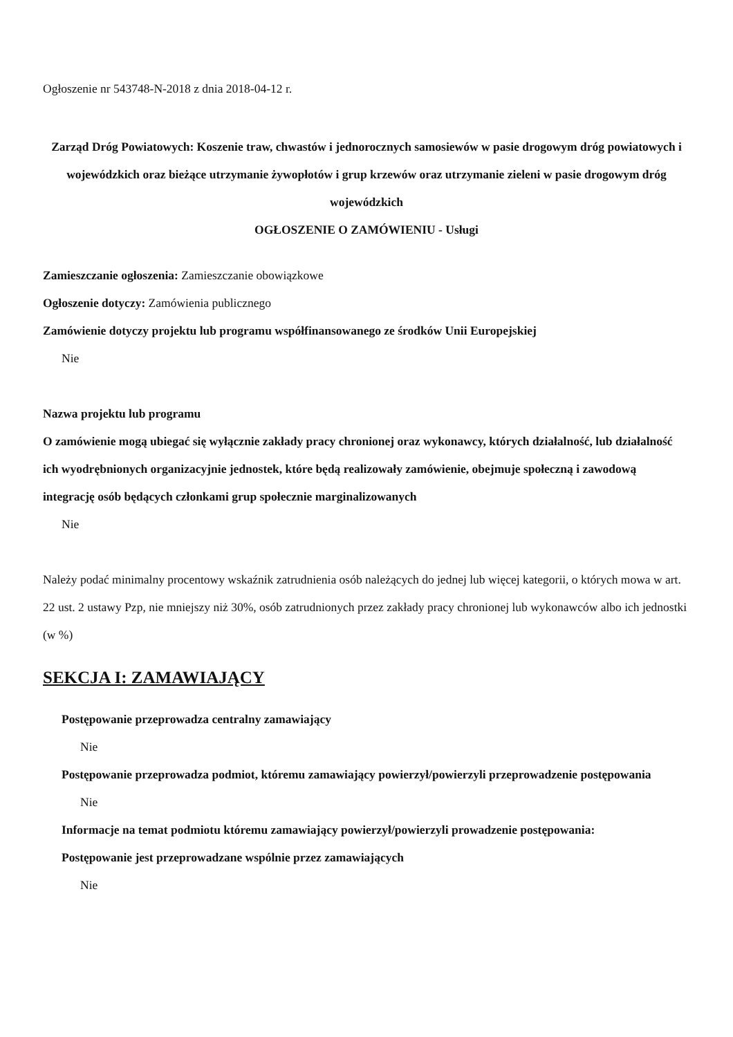Ogłoszenie nr 543748-N-2018 z dnia 2018-04-12 r.
Zarząd Dróg Powiatowych: Koszenie traw, chwastów i jednorocznych samosiewów w pasie drogowym dróg powiatowych i wojewódzkich oraz bieżące utrzymanie żywopłotów i grup krzewów oraz utrzymanie zieleni w pasie drogowym dróg wojewódzkich
OGŁOSZENIE O ZAMÓWIENIU - Usługi
Zamieszczanie ogłoszenia: Zamieszczanie obowiązkowe
Ogłoszenie dotyczy: Zamówienia publicznego
Zamówienie dotyczy projektu lub programu współfinansowanego ze środków Unii Europejskiej
Nie
Nazwa projektu lub programu
O zamówienie mogą ubiegać się wyłącznie zakłady pracy chronionej oraz wykonawcy, których działalność, lub działalność ich wyodrębnionych organizacyjnie jednostek, które będą realizowały zamówienie, obejmuje społeczną i zawodową integrację osób będących członkami grup społecznie marginalizowanych
Nie
Należy podać minimalny procentowy wskaźnik zatrudnienia osób należących do jednej lub więcej kategorii, o których mowa w art. 22 ust. 2 ustawy Pzp, nie mniejszy niż 30%, osób zatrudnionych przez zakłady pracy chronionej lub wykonawców albo ich jednostki (w %)
SEKCJA I: ZAMAWIAJĄCY
Postępowanie przeprowadza centralny zamawiający
Nie
Postępowanie przeprowadza podmiot, któremu zamawiający powierzył/powierzyli przeprowadzenie postępowania
Nie
Informacje na temat podmiotu któremu zamawiający powierzył/powierzyli prowadzenie postępowania:
Postępowanie jest przeprowadzane wspólnie przez zamawiających
Nie